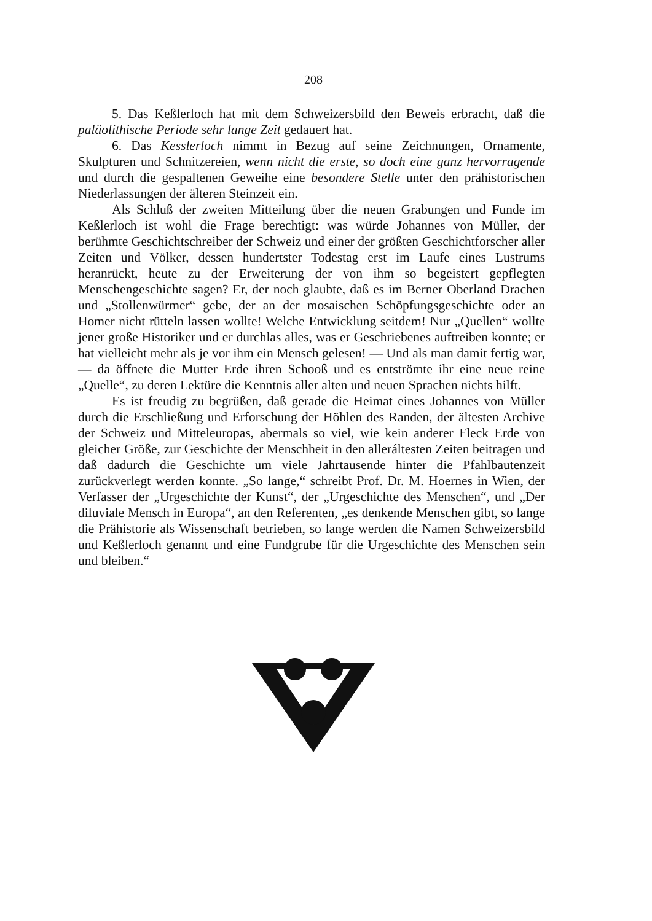208
5. Das Keßlerloch hat mit dem Schweizersbild den Beweis erbracht, daß die paläolithische Periode sehr lange Zeit gedauert hat.
6. Das Kesslerloch nimmt in Bezug auf seine Zeichnungen, Ornamente, Skulpturen und Schnitzereien, wenn nicht die erste, so doch eine ganz hervorragende und durch die gespaltenen Geweihe eine besondere Stelle unter den prähistorischen Niederlassungen der älteren Steinzeit ein.
Als Schluß der zweiten Mitteilung über die neuen Grabungen und Funde im Keßlerloch ist wohl die Frage berechtigt: was würde Johannes von Müller, der berühmte Geschichtschreiber der Schweiz und einer der größten Geschichtforscher aller Zeiten und Völker, dessen hundertster Todestag erst im Laufe eines Lustrums heranrückt, heute zu der Erweiterung der von ihm so begeistert gepflegten Menschengeschichte sagen? Er, der noch glaubte, daß es im Berner Oberland Drachen und „Stollenwürmer“ gebe, der an der mosaischen Schöpfungsgeschichte oder an Homer nicht rütteln lassen wollte! Welche Entwicklung seitdem! Nur „Quellen“ wollte jener große Historiker und er durchlas alles, was er Geschriebenes auftreiben konnte; er hat vielleicht mehr als je vor ihm ein Mensch gelesen! — Und als man damit fertig war, — da öffnete die Mutter Erde ihren Schooß und es entströmte ihr eine neue reine „Quelle“, zu deren Lektüre die Kenntnis aller alten und neuen Sprachen nichts hilft.
Es ist freudig zu begrüßen, daß gerade die Heimat eines Johannes von Müller durch die Erschließung und Erforschung der Höhlen des Randen, der ältesten Archive der Schweiz und Mitteleuropas, abermals so viel, wie kein anderer Fleck Erde von gleicher Größe, zur Geschichte der Menschheit in den alleráltesten Zeiten beitragen und daß dadurch die Geschichte um viele Jahrtausende hinter die Pfahlbautenzeit zurückverlegt werden konnte. „So lange,“ schreibt Prof. Dr. M. Hoernes in Wien, der Verfasser der „Urgeschichte der Kunst“, der „Urgeschichte des Menschen“, und „Der diluviale Mensch in Europa“, an den Referenten, „es denkende Menschen gibt, so lange die Prähistorie als Wissenschaft betrieben, so lange werden die Namen Schweizersbild und Keßlerloch genannt und eine Fundgrube für die Urgeschichte des Menschen sein und bleiben.“